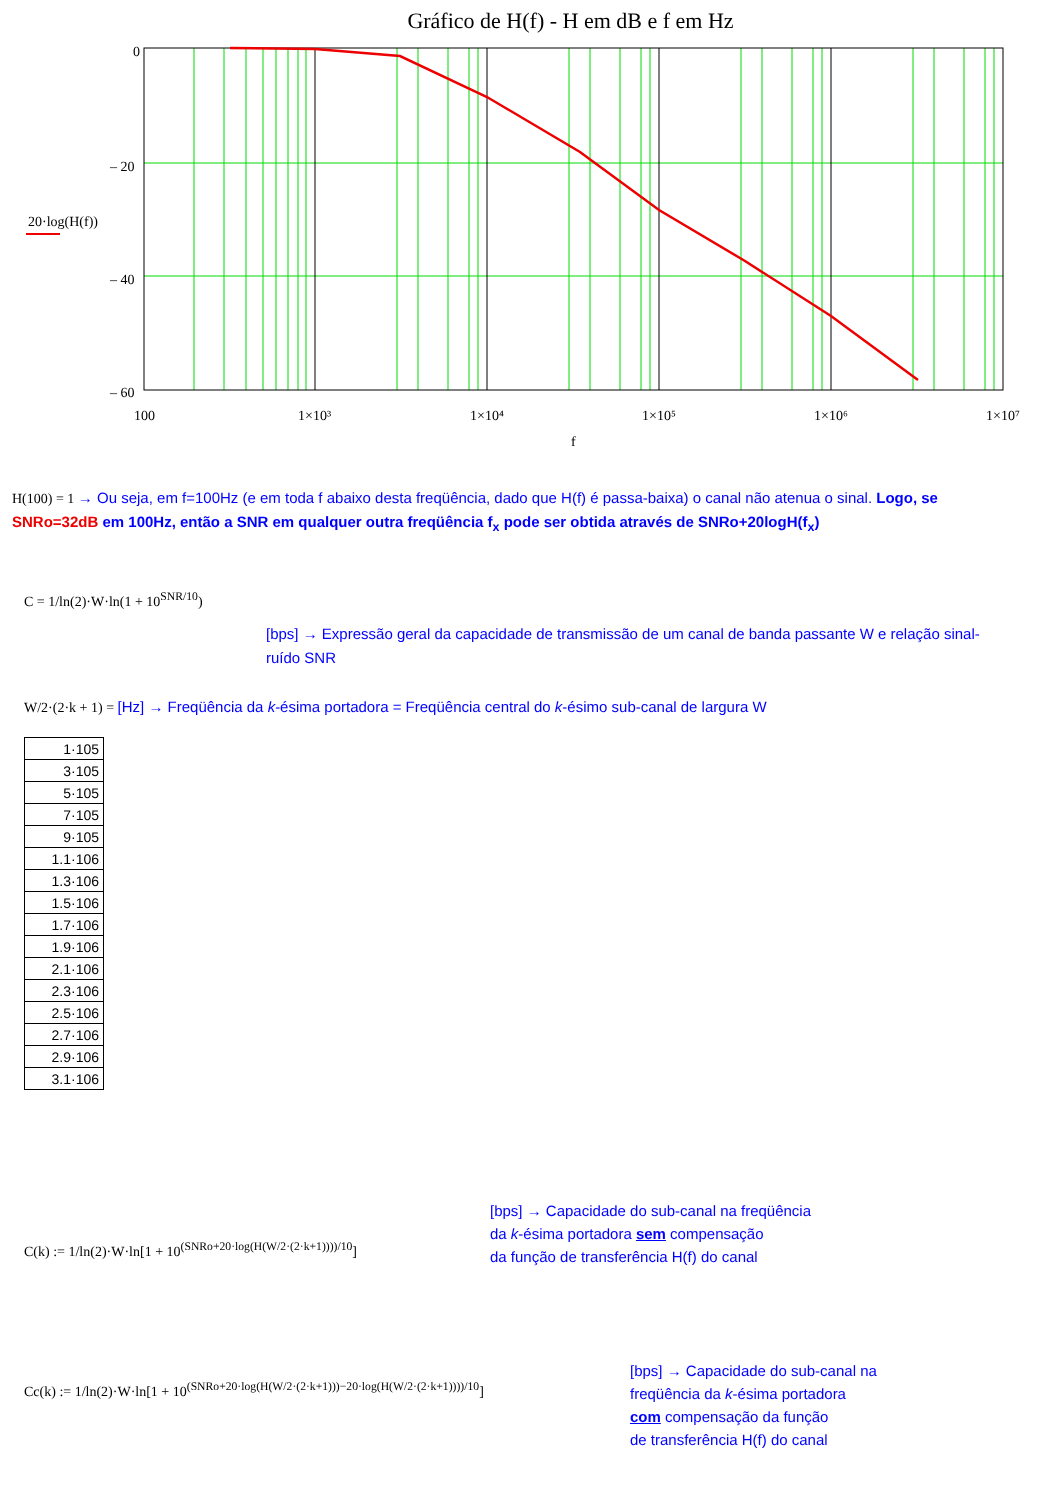Gráfico de H(f) - H em dB e f em Hz
0
– 20
– 40
– 60
20·log(H(f))
100
1×10³
1×10⁴
1×10⁵
1×10⁶
1×10⁷
f
H(100) = 1 → Ou seja, em f=100Hz (e em toda f abaixo desta freqüência, dado que H(f) é passa-baixa) o canal não atenua o sinal. Logo, se SNRo=32dB em 100Hz, então a SNR em qualquer outra freqüência f<sub>x</sub> pode ser obtida através de SNRo+20logH(f<sub>x</sub>)
C = 1/ln(2)·W·ln(1 + 10<sup>SNR/10</sup>)
[bps] → Expressão geral da capacidade de transmissão de um canal de banda passante W e relação sinal-ruído SNR
W/2·(2·k + 1) = [Hz] → Freqüência da k-ésima portadora = Freqüência central do k-ésimo sub-canal de largura W
| 1·105 |
| 3·105 |
| 5·105 |
| 7·105 |
| 9·105 |
| 1.1·106 |
| 1.3·106 |
| 1.5·106 |
| 1.7·106 |
| 1.9·106 |
| 2.1·106 |
| 2.3·106 |
| 2.5·106 |
| 2.7·106 |
| 2.9·106 |
| 3.1·106 |
C(k) := 1/ln(2)·W·ln[1 + 10<sup>(SNRo+20·log(H(W/2·(2·k+1))))/10</sup>]
[bps] → Capacidade do sub-canal na freqüência
da k-ésima portadora sem compensação
da função de transferência H(f) do canal
Cc(k) := 1/ln(2)·W·ln[1 + 10<sup>(SNRo+20·log(H(W/2·(2·k+1)))−20·log(H(W/2·(2·k+1))))/10</sup>]
[bps] → Capacidade do sub-canal na
freqüência da k-ésima portadora
com compensação da função
de transferência H(f) do canal